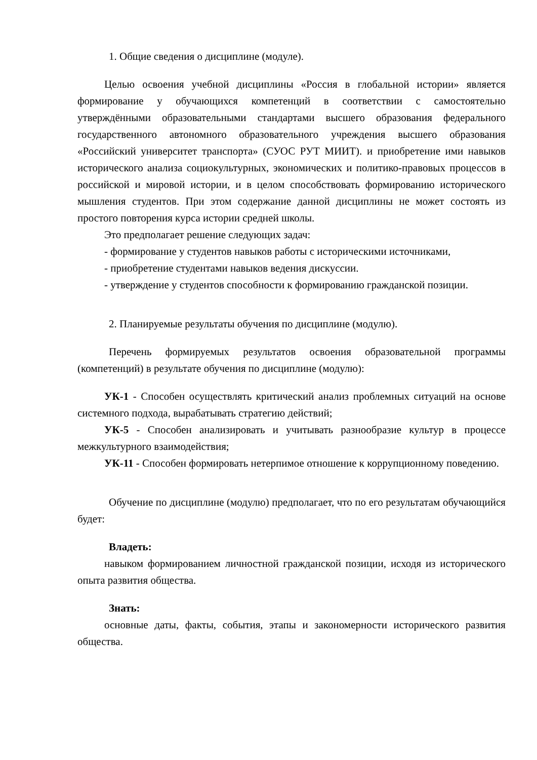1. Общие сведения о дисциплине (модуле).
Целью освоения учебной дисциплины «Россия в глобальной истории» является формирование у обучающихся компетенций в соответствии с самостоятельно утверждёнными образовательными стандартами высшего образования федерального государственного автономного образовательного учреждения высшего образования «Российский университет транспорта» (СУОС РУТ МИИТ). и приобретение ими навыков исторического анализа социокультурных, экономических и политико-правовых процессов в российской и мировой истории, и в целом способствовать формированию исторического мышления студентов. При этом содержание данной дисциплины не может состоять из простого повторения курса истории средней школы.
Это предполагает решение следующих задач:
- формирование у студентов навыков работы с историческими источниками,
- приобретение студентами навыков ведения дискуссии.
- утверждение у студентов способности к формированию гражданской позиции.
2. Планируемые результаты обучения по дисциплине (модулю).
Перечень формируемых результатов освоения образовательной программы (компетенций) в результате обучения по дисциплине (модулю):
УК-1 - Способен осуществлять критический анализ проблемных ситуаций на основе системного подхода, вырабатывать стратегию действий;
УК-5 - Способен анализировать и учитывать разнообразие культур в процессе межкультурного взаимодействия;
УК-11 - Способен формировать нетерпимое отношение к коррупционному поведению.
Обучение по дисциплине (модулю) предполагает, что по его результатам обучающийся будет:
Владеть:
навыком формированием личностной гражданской позиции, исходя из исторического опыта развития общества.
Знать:
основные даты, факты, события, этапы и закономерности исторического развития общества.